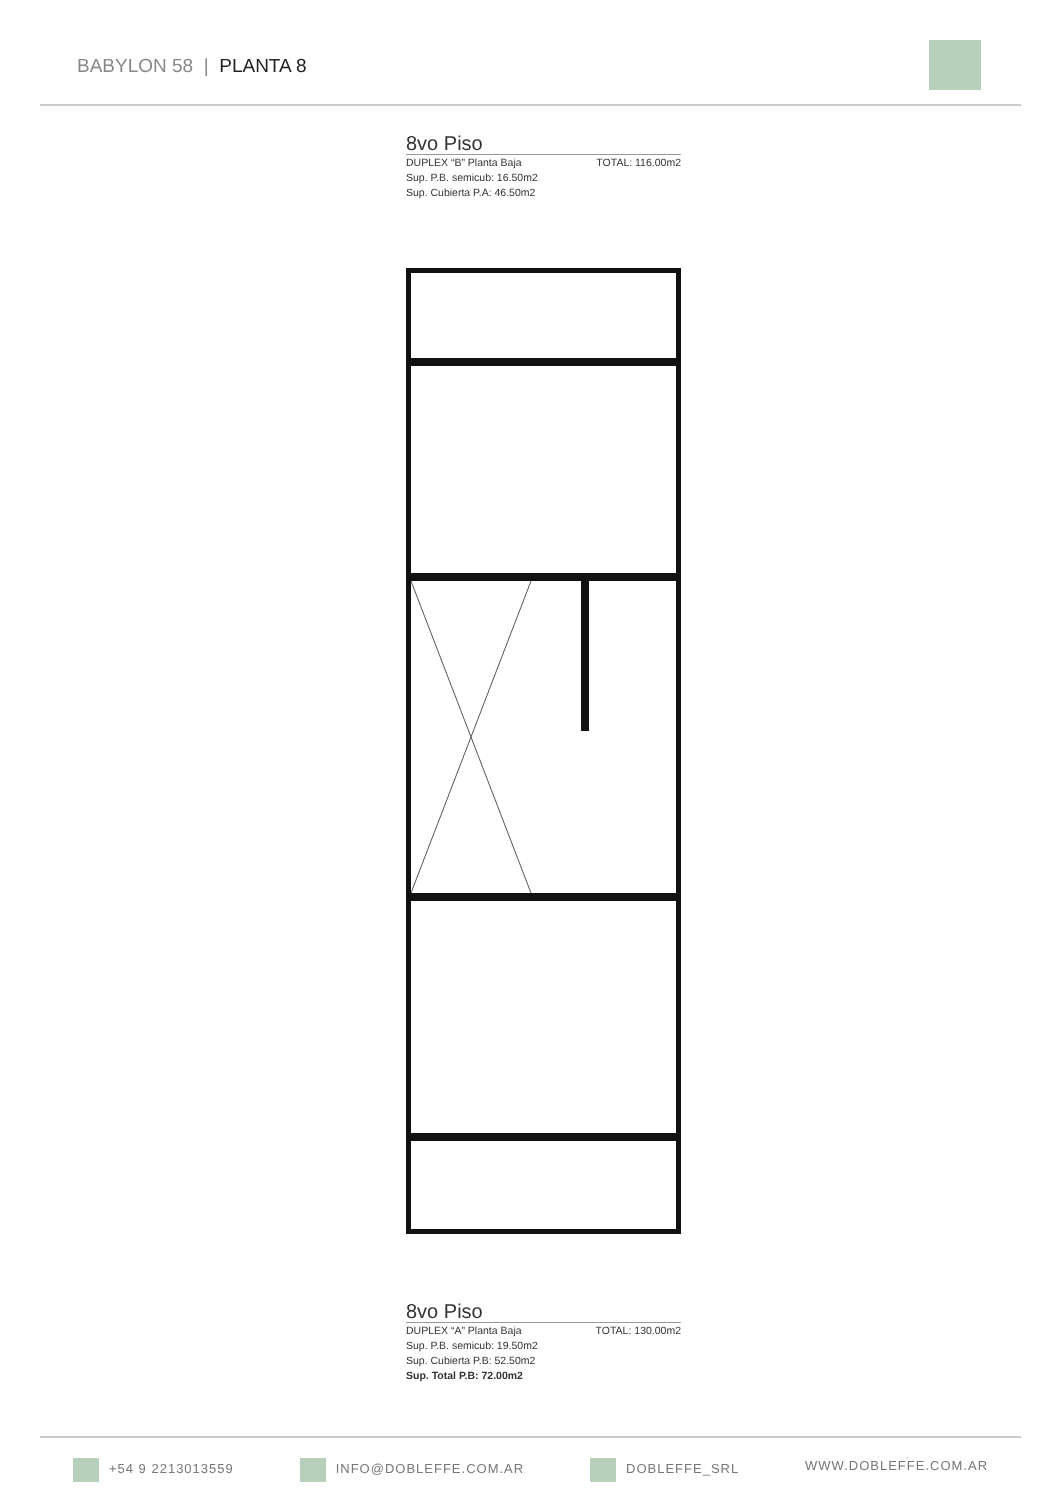BABYLON 58 | PLANTA 8
8vo Piso
DUPLEX “B” Planta Baja TOTAL: 116.00m2
Sup. P.B. semicub: 16.50m2
Sup. Cubierta P.A: 46.50m2
8vo Piso
DUPLEX “A” Planta Baja TOTAL: 130.00m2
Sup. P.B. semicub: 19.50m2
Sup. Cubierta P.B: 52.50m2
Sup. Total P.B: 72.00m2
+54 9 2213013559 INFO@DOBLEFFE.COM.AR DOBLEFFE_SRL WWW.DOBLEFFE.COM.AR